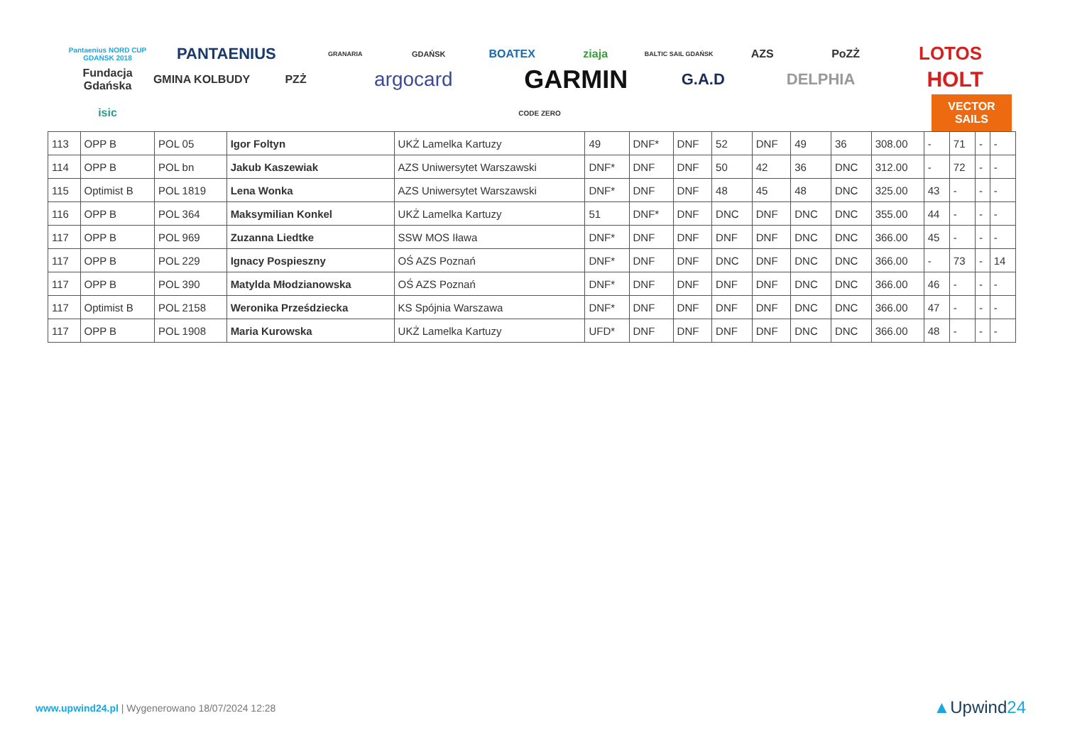Pantaenius NORD CUP GDAŃSK 2018 PANTAENIUS GRANARIA GDAŃSK BOATEX ziaja BALTIC SAIL GDAŃSK AZS PoZŻ LOTOS Fundacja Gdańska GMINA KOLBUDY PZŻ argocard GARMIN G.A.D DELPHIA HOLT isic CODE ZERO VECTOR SAILS
| 113 | OPP B | POL 05 | Igor Foltyn | UKŻ Lamelka Kartuzy | 49 | DNF* | DNF | 52 | DNF | 49 | 36 | 308.00 | - | 71 | - | - |
| 114 | OPP B | POL bn | Jakub Kaszewiak | AZS Uniwersytet Warszawski | DNF* | DNF | DNF | 50 | 42 | 36 | DNC | 312.00 | - | 72 | - | - |
| 115 | Optimist B | POL 1819 | Lena Wonka | AZS Uniwersytet Warszawski | DNF* | DNF | DNF | 48 | 45 | 48 | DNC | 325.00 | 43 | - | - | - |
| 116 | OPP B | POL 364 | Maksymilian Konkel | UKŻ Lamelka Kartuzy | 51 | DNF* | DNF | DNC | DNF | DNC | DNC | 355.00 | 44 | - | - | - |
| 117 | OPP B | POL 969 | Zuzanna Liedtke | SSW MOS Iława | DNF* | DNF | DNF | DNF | DNF | DNC | DNC | 366.00 | 45 | - | - | - |
| 117 | OPP B | POL 229 | Ignacy Pospieszny | OŚ AZS Poznań | DNF* | DNF | DNF | DNC | DNF | DNC | DNC | 366.00 | - | 73 | - | 14 |
| 117 | OPP B | POL 390 | Matylda Młodzianowska | OŚ AZS Poznań | DNF* | DNF | DNF | DNF | DNF | DNC | DNC | 366.00 | 46 | - | - | - |
| 117 | Optimist B | POL 2158 | Weronika Prześdziecka | KS Spójnia Warszawa | DNF* | DNF | DNF | DNF | DNF | DNC | DNC | 366.00 | 47 | - | - | - |
| 117 | OPP B | POL 1908 | Maria Kurowska | UKŻ Lamelka Kartuzy | UFD* | DNF | DNF | DNF | DNF | DNC | DNC | 366.00 | 48 | - | - | - |
www.upwind24.pl | Wygenerowano 18/07/2024 12:28
▲Upwind24